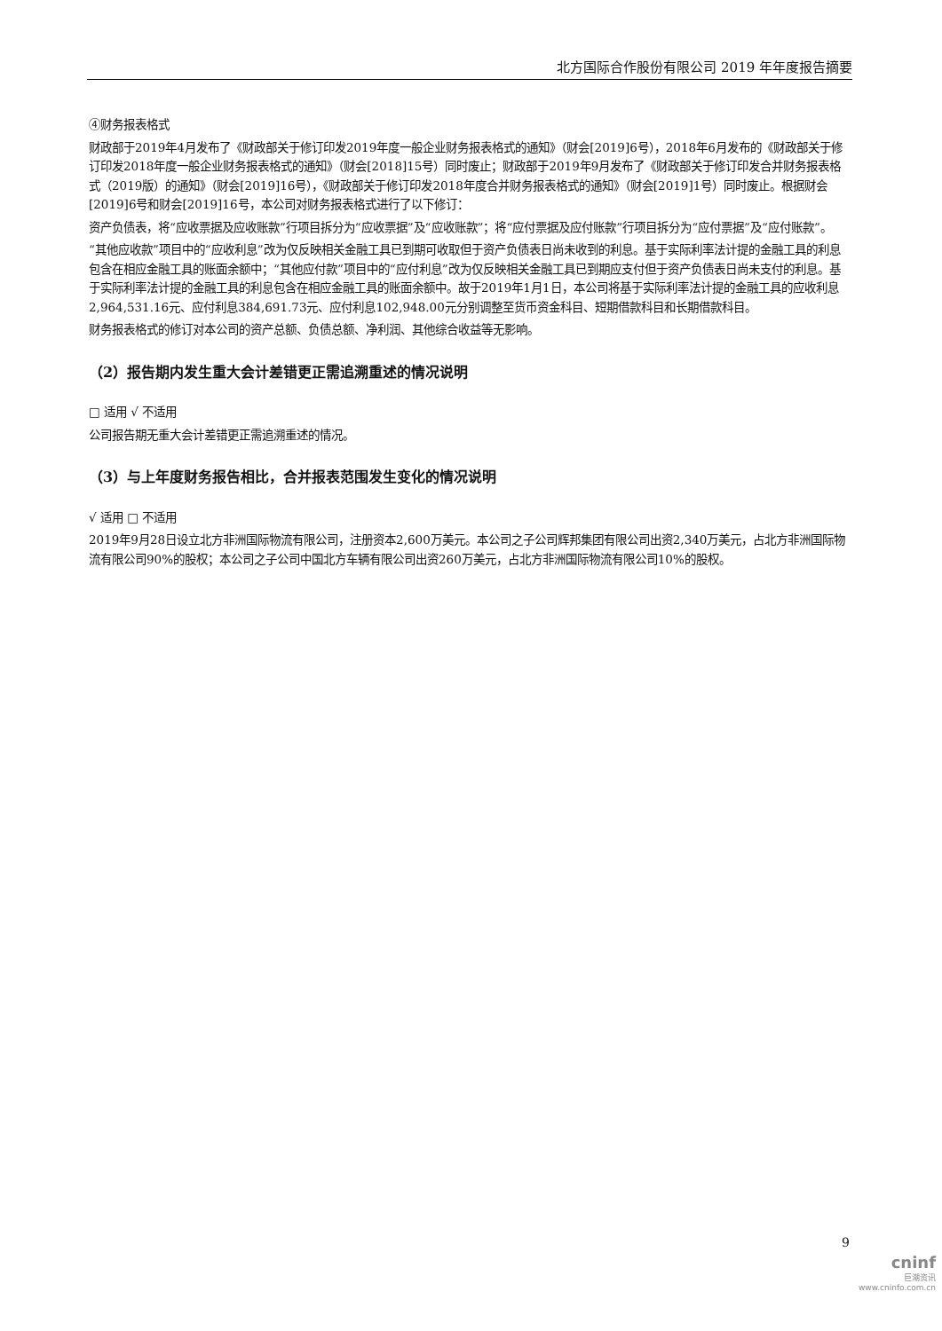北方国际合作股份有限公司 2019 年年度报告摘要
④财务报表格式
财政部于2019年4月发布了《财政部关于修订印发2019年度一般企业财务报表格式的通知》（财会[2019]6号），2018年6月发布的《财政部关于修订印发2018年度一般企业财务报表格式的通知》（财会[2018]15号）同时废止；财政部于2019年9月发布了《财政部关于修订印发合并财务报表格式（2019版）的通知》（财会[2019]16号），《财政部关于修订印发2018年度合并财务报表格式的通知》（财会[2019]1号）同时废止。根据财会[2019]6号和财会[2019]16号，本公司对财务报表格式进行了以下修订：
资产负债表，将“应收票据及应收账款”行项目拆分为“应收票据”及“应收账款”；将“应付票据及应付账款”行项目拆分为“应付票据”及“应付账款”。
“其他应收款”项目中的“应收利息”改为仅反映相关金融工具已到期可收取但于资产负债表日尚未收到的利息。基于实际利率法计提的金融工具的利息包含在相应金融工具的账面余额中；“其他应付款”项目中的“应付利息”改为仅反映相关金融工具已到期应支付但于资产负债表日尚未支付的利息。基于实际利率法计提的金融工具的利息包含在相应金融工具的账面余额中。故于2019年1月1日，本公司将基于实际利率法计提的金融工具的应收利息2,964,531.16元、应付利息384,691.73元、应付利息102,948.00元分别调整至货币资金科目、短期借款科目和长期借款科目。
财务报表格式的修订对本公司的资产总额、负债总额、净利润、其他综合收益等无影响。
（2）报告期内发生重大会计差错更正需追溯重述的情况说明
□ 适用 √ 不适用
公司报告期无重大会计差错更正需追溯重述的情况。
（3）与上年度财务报告相比，合并报表范围发生变化的情况说明
√ 适用 □ 不适用
2019年9月28日设立北方非洲国际物流有限公司，注册资本2,600万美元。本公司之子公司辉邦集团有限公司出资2,340万美元，占北方非洲国际物流有限公司90%的股权；本公司之子公司中国北方车辆有限公司出资260万美元，占北方非洲国际物流有限公司10%的股权。
9
cninf
巨潮资讯
www.cninfo.com.cn